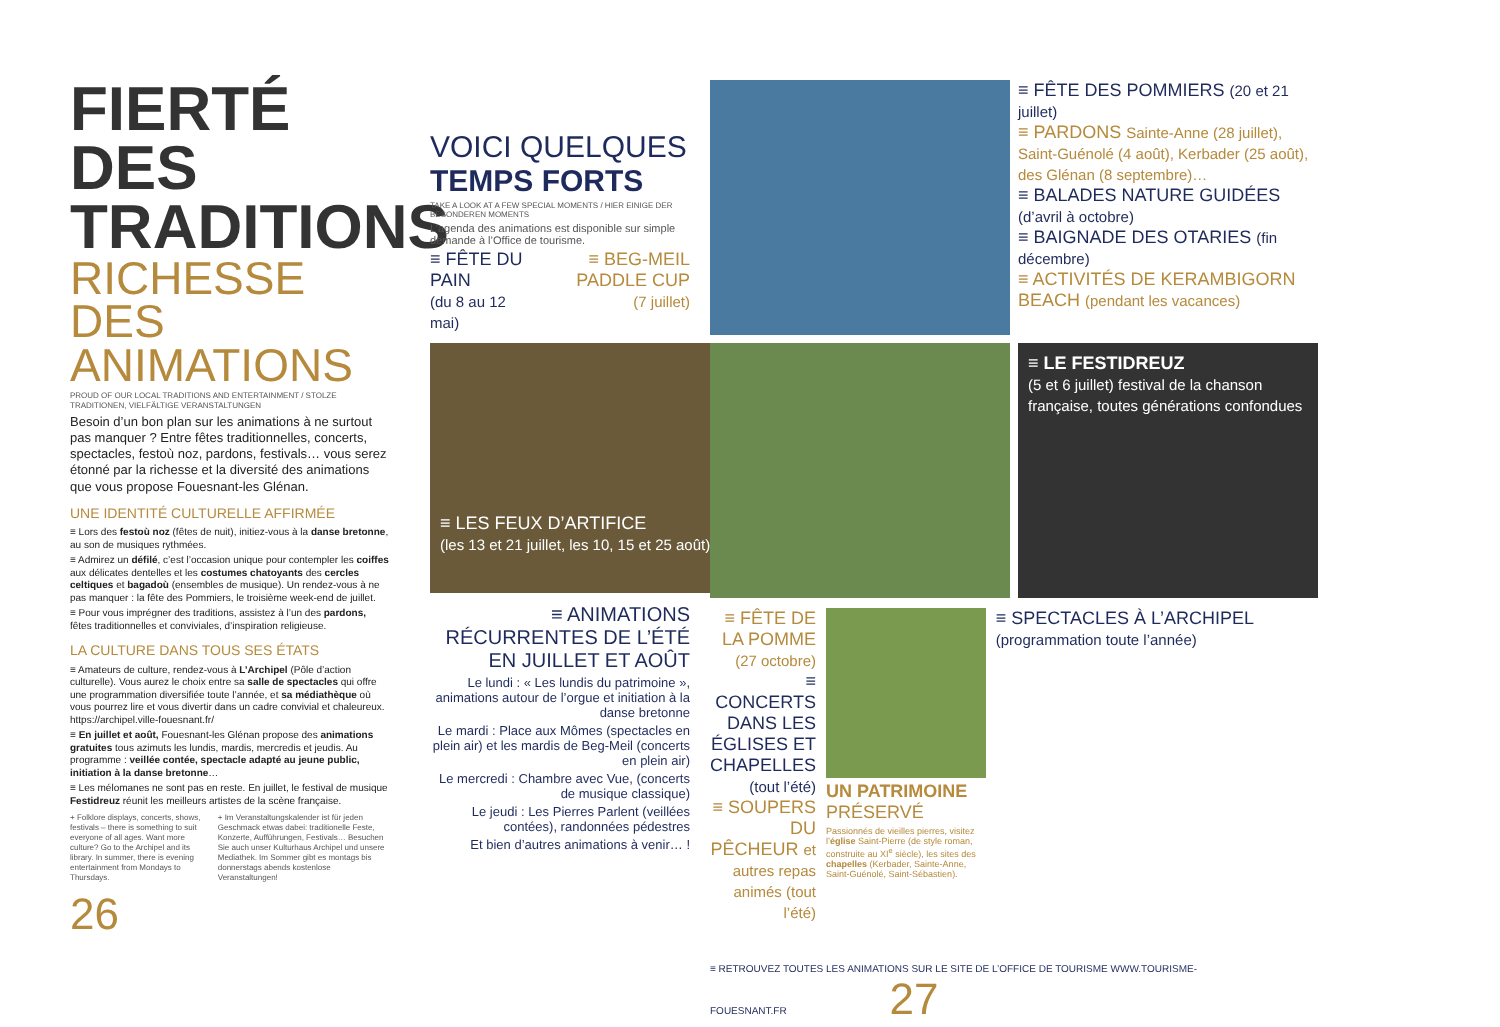FIERTÉ DES TRADITIONS
RICHESSE DES ANIMATIONS
PROUD OF OUR LOCAL TRADITIONS AND ENTERTAINMENT / STOLZE TRADITIONEN, VIELFÄLTIGE VERANSTALTUNGEN
Besoin d’un bon plan sur les animations à ne surtout pas manquer ? Entre fêtes traditionnelles, concerts, spectacles, festoù noz, pardons, festivals… vous serez étonné par la richesse et la diversité des animations que vous propose Fouesnant-les Glénan.
UNE IDENTITÉ CULTURELLE AFFIRMÉE
≡ Lors des festoù noz (fêtes de nuit), initiez-vous à la danse bretonne, au son de musiques rythmées.
≡ Admirez un défilé, c’est l’occasion unique pour contempler les coiffes aux délicates dentelles et les costumes chatoyants des cercles celtiques et bagadoù (ensembles de musique). Un rendez-vous à ne pas manquer : la fête des Pommiers, le troisième week-end de juillet.
≡ Pour vous imprégner des traditions, assistez à l’un des pardons, fêtes traditionnelles et conviviales, d’inspiration religieuse.
LA CULTURE DANS TOUS SES ÉTATS
≡ Amateurs de culture, rendez-vous à L’Archipel (Pôle d’action culturelle). Vous aurez le choix entre sa salle de spectacles qui offre une programmation diversifiée toute l’année, et sa médiathèque où vous pourrez lire et vous divertir dans un cadre convivial et chaleureux. https://archipel.ville-fouesnant.fr/
≡ En juillet et août, Fouesnant-les Glénan propose des animations gratuites tous azimuts les lundis, mardis, mercredis et jeudis. Au programme : veillée contée, spectacle adapté au jeune public, initiation à la danse bretonne…
≡ Les mélomanes ne sont pas en reste. En juillet, le festival de musique Festidreuz réunit les meilleurs artistes de la scène française.
+ Folklore displays, concerts, shows, festivals – there is something to suit everyone of all ages. Want more culture? Go to the Archipel and its library. In summer, there is evening entertainment from Mondays to Thursdays.
+ Im Veranstaltungskalender ist für jeden Geschmack etwas dabei: traditionelle Feste, Konzerte, Aufführungen, Festivals… Besuchen Sie auch unser Kulturhaus Archipel und unsere Mediathek. Im Sommer gibt es montags bis donnerstags abends kostenlose Veranstaltungen!
26
VOICI QUELQUES TEMPS FORTS
TAKE A LOOK AT A FEW SPECIAL MOMENTS / HIER EINIGE DER BESONDEREN MOMENTS
L’agenda des animations est disponible sur simple demande à l’Office de tourisme.
≡ FÊTE DU PAIN
(du 8 au 12 mai)
≡ BEG-MEIL PADDLE CUP
(7 juillet)
≡ LES FEUX D’ARTIFICE
(les 13 et 21 juillet, les 10, 15 et 25 août)
≡ ANIMATIONS RÉCURRENTES DE L’ÉTÉ EN JUILLET ET AOÛT
Le lundi : « Les lundis du patrimoine », animations autour de l’orgue et initiation à la danse bretonne
Le mardi : Place aux Mômes (spectacles en plein air) et les mardis de Beg-Meil (concerts en plein air)
Le mercredi : Chambre avec Vue, (concerts de musique classique)
Le jeudi : Les Pierres Parlent (veillées contées), randonnées pédestres
Et bien d’autres animations à venir… !
≡ FÊTE DES POMMIERS (20 et 21 juillet)
≡ PARDONS Sainte-Anne (28 juillet), Saint-Guénolé (4 août), Kerbader (25 août), des Glénan (8 septembre)…
≡ BALADES NATURE GUIDÉES (d’avril à octobre)
≡ BAIGNADE DES OTARIES (fin décembre)
≡ ACTIVITÉS DE KERAMBIGORN BEACH (pendant les vacances)
≡ LE FESTIDREUZ
(5 et 6 juillet) festival de la chanson française, toutes générations confondues
≡ FÊTE DE LA POMME (27 octobre)
≡ CONCERTS DANS LES ÉGLISES ET CHAPELLES (tout l’été)
≡ SOUPERS DU PÊCHEUR et autres repas animés (tout l’été)
UN PATRIMOINE PRÉSERVÉ
Passionnés de vieilles pierres, visitez l’église Saint-Pierre (de style roman, construite au XI<sup>e</sup> siècle), les sites des chapelles (Kerbader, Sainte-Anne, Saint-Guénolé, Saint-Sébastien).
≡ SPECTACLES À L’ARCHIPEL (programmation toute l’année)
≡ RETROUVEZ TOUTES LES ANIMATIONS SUR LE SITE DE L’OFFICE DE TOURISME WWW.TOURISME-FOUESNANT.FR 27